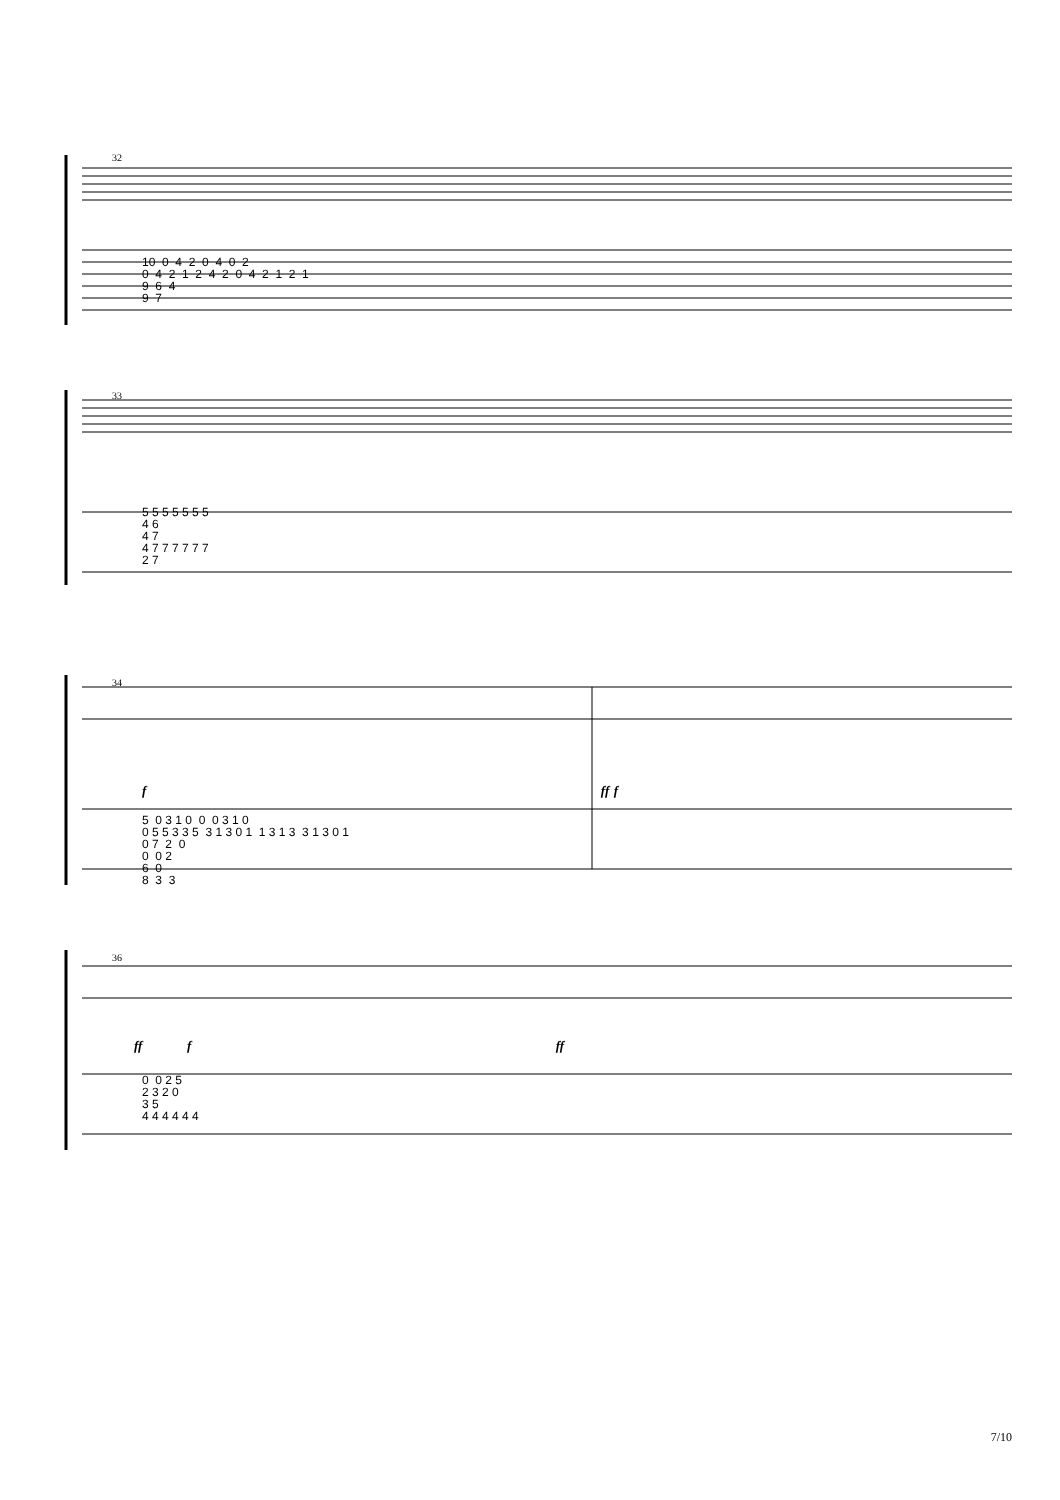32
10 0 4 2 0 4 0 2 0 4 2 1 2 4 2 0 4 2 1 2 1 9 6 4 9 7
33
5 5 5 5 5 5 5 4 6 4 7 4 7 7 7 7 7 7 2 7
34
f ff f
5 0 3 1 0 0 0 3 1 0 0 5 5 3 3 5 3 1 3 0 1 1 3 1 3 3 1 3 0 1 0 7 2 0 0 0 2 6 0 8 3 3
36
ff f ff
0 0 2 5 2 3 2 0 3 5 4 4 4 4 4 4
7/10